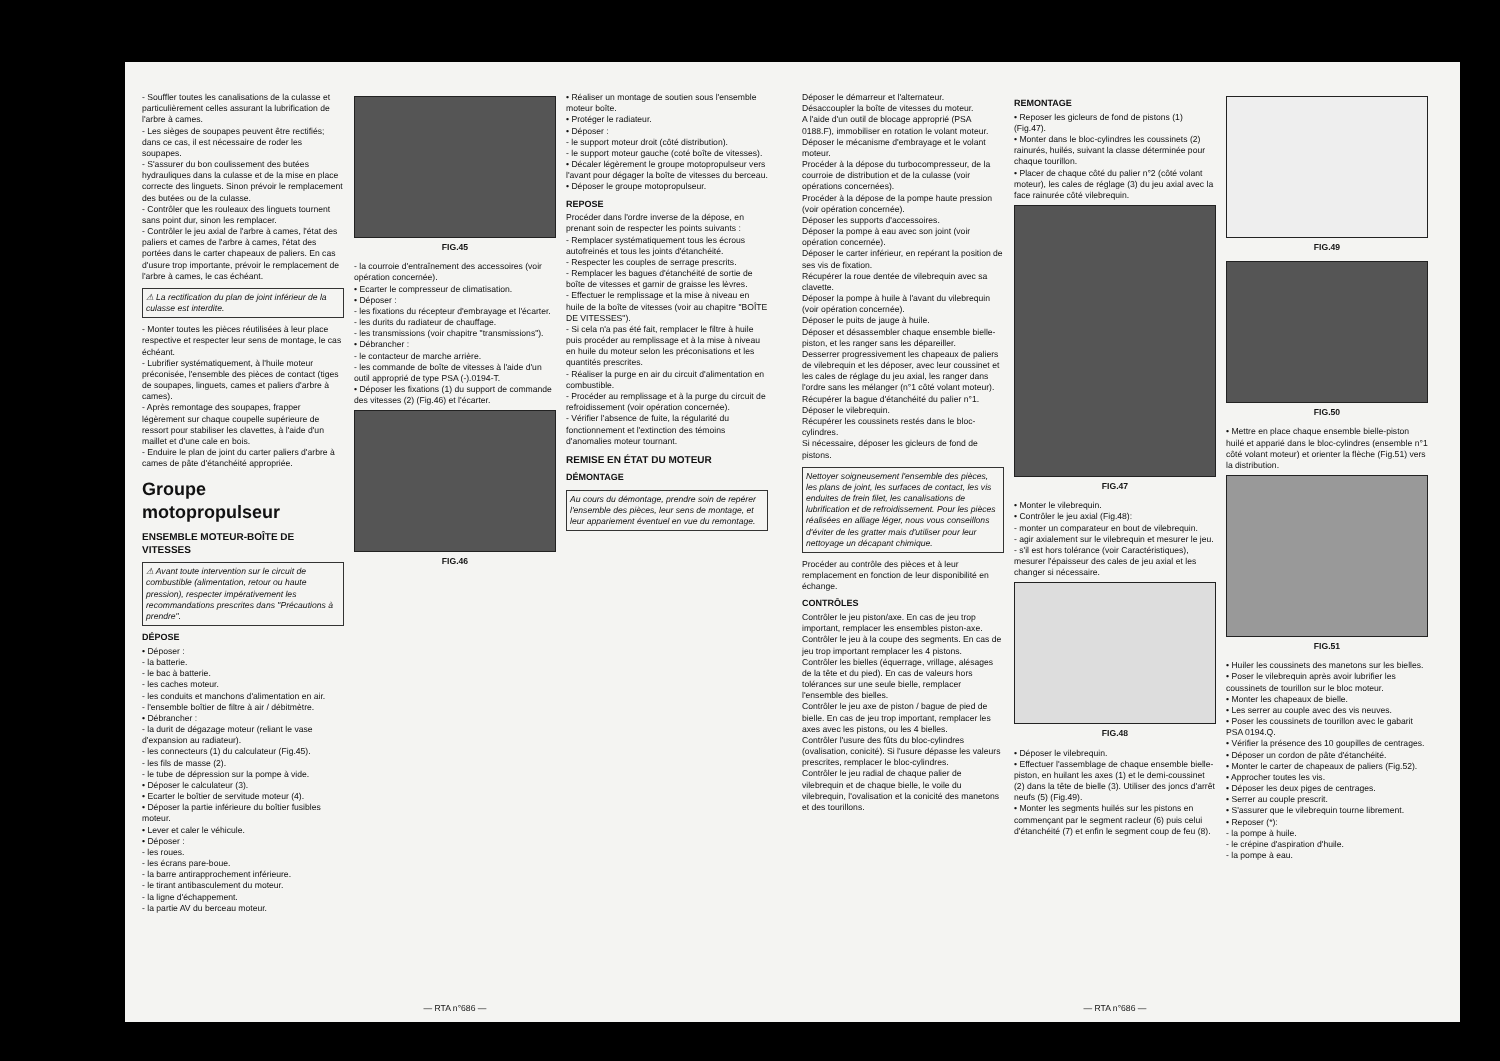- Souffler toutes les canalisations de la culasse et particulièrement celles assurant la lubrification de l'arbre à cames.
- Les sièges de soupapes peuvent être rectifiés; dans ce cas, il est nécessaire de roder les soupapes.
- S'assurer du bon coulissement des butées hydrauliques dans la culasse et de la mise en place correcte des linguets. Sinon prévoir le remplacement des butées ou de la culasse.
- Contrôler que les rouleaux des linguets tournent sans point dur, sinon les remplacer.
- Contrôler le jeu axial de l'arbre à cames, l'état des paliers et cames de l'arbre à cames, l'état des portées dans le carter chapeaux de paliers. En cas d'usure trop importante, prévoir le remplacement de l'arbre à cames, le cas échéant.
⚠ La rectification du plan de joint inférieur de la culasse est interdite.
- Monter toutes les pièces réutilisées à leur place respective et respecter leur sens de montage, le cas échéant.
- Lubrifier systématiquement, à l'huile moteur préconisée, l'ensemble des pièces de contact (tiges de soupapes, linguets, cames et paliers d'arbre à cames).
- Après remontage des soupapes, frapper légèrement sur chaque coupelle supérieure de ressort pour stabiliser les clavettes, à l'aide d'un maillet et d'une cale en bois.
- Enduire le plan de joint du carter paliers d'arbre à cames de pâte d'étanchéité appropriée.
Groupe motopropulseur
ENSEMBLE MOTEUR-BOÎTE DE VITESSES
⚠ Avant toute intervention sur le circuit de combustible (alimentation, retour ou haute pression), respecter impérativement les recommandations prescrites dans "Précautions à prendre".
DÉPOSE
• Déposer :
- la batterie.
- le bac à batterie.
- les caches moteur.
- les conduits et manchons d'alimentation en air.
- l'ensemble boîtier de filtre à air / débitmètre.
• Débrancher :
- la durit de dégazage moteur (reliant le vase d'expansion au radiateur).
- les connecteurs (1) du calculateur (Fig.45).
- les fils de masse (2).
- le tube de dépression sur la pompe à vide.
• Déposer le calculateur (3).
• Ecarter le boîtier de servitude moteur (4).
• Déposer la partie inférieure du boîtier fusibles moteur.
• Lever et caler le véhicule.
• Déposer :
- les roues.
- les écrans pare-boue.
- la barre antirapprochement inférieure.
- le tirant antibasculement du moteur.
- la ligne d'échappement.
- la partie AV du berceau moteur.
FIG.45
- la courroie d'entraînement des accessoires (voir opération concernée).
• Ecarter le compresseur de climatisation.
• Déposer :
- les fixations du récepteur d'embrayage et l'écarter.
- les durits du radiateur de chauffage.
- les transmissions (voir chapitre "transmissions").
• Débrancher :
- le contacteur de marche arrière.
- les commande de boîte de vitesses à l'aide d'un outil approprié de type PSA (-).0194-T.
• Déposer les fixations (1) du support de commande des vitesses (2) (Fig.46) et l'écarter.
FIG.46
• Réaliser un montage de soutien sous l'ensemble moteur boîte.
• Protéger le radiateur.
• Déposer :
- le support moteur droit (côté distribution).
- le support moteur gauche (coté boîte de vitesses).
• Décaler légèrement le groupe motopropulseur vers l'avant pour dégager la boîte de vitesses du berceau.
• Déposer le groupe motopropulseur.
REPOSE
Procéder dans l'ordre inverse de la dépose, en prenant soin de respecter les points suivants :
- Remplacer systématiquement tous les écrous autofreinés et tous les joints d'étanchéité.
- Respecter les couples de serrage prescrits.
- Remplacer les bagues d'étanchéité de sortie de boîte de vitesses et garnir de graisse les lèvres.
- Effectuer le remplissage et la mise à niveau en huile de la boîte de vitesses (voir au chapitre "BOÎTE DE VITESSES").
- Si cela n'a pas été fait, remplacer le filtre à huile puis procéder au remplissage et à la mise à niveau en huile du moteur selon les préconisations et les quantités prescrites.
- Réaliser la purge en air du circuit d'alimentation en combustible.
- Procéder au remplissage et à la purge du circuit de refroidissement (voir opération concernée).
- Vérifier l'absence de fuite, la régularité du fonctionnement et l'extinction des témoins d'anomalies moteur tournant.
REMISE EN ÉTAT DU MOTEUR
DÉMONTAGE
Au cours du démontage, prendre soin de repérer l'ensemble des pièces, leur sens de montage, et leur appariement éventuel en vue du remontage.
— RTA n°686 —
Déposer le démarreur et l'alternateur.
Désaccoupler la boîte de vitesses du moteur.
A l'aide d'un outil de blocage approprié (PSA 0188.F), immobiliser en rotation le volant moteur.
Déposer le mécanisme d'embrayage et le volant moteur.
Procéder à la dépose du turbocompresseur, de la courroie de distribution et de la culasse (voir opérations concernées).
Procéder à la dépose de la pompe haute pression (voir opération concernée).
Déposer les supports d'accessoires.
Déposer la pompe à eau avec son joint (voir opération concernée).
Déposer le carter inférieur, en repérant la position de ses vis de fixation.
Récupérer la roue dentée de vilebrequin avec sa clavette.
Déposer la pompe à huile à l'avant du vilebrequin (voir opération concernée).
Déposer le puits de jauge à huile.
Déposer et désassembler chaque ensemble bielle-piston, et les ranger sans les dépareiller.
Desserrer progressivement les chapeaux de paliers de vilebrequin et les déposer, avec leur coussinet et les cales de réglage du jeu axial, les ranger dans l'ordre sans les mélanger (n°1 côté volant moteur). Récupérer la bague d'étanchéité du palier n°1.
Déposer le vilebrequin.
Récupérer les coussinets restés dans le bloc-cylindres.
Si nécessaire, déposer les gicleurs de fond de pistons.
Nettoyer soigneusement l'ensemble des pièces, les plans de joint, les surfaces de contact, les vis enduites de frein filet, les canalisations de lubrification et de refroidissement. Pour les pièces réalisées en alliage léger, nous vous conseillons d'éviter de les gratter mais d'utiliser pour leur nettoyage un décapant chimique.
Procéder au contrôle des pièces et à leur remplacement en fonction de leur disponibilité en échange.
CONTRÔLES
Contrôler le jeu piston/axe. En cas de jeu trop important, remplacer les ensembles piston-axe.
Contrôler le jeu à la coupe des segments. En cas de jeu trop important remplacer les 4 pistons.
Contrôler les bielles (équerrage, vrillage, alésages de la tête et du pied). En cas de valeurs hors tolérances sur une seule bielle, remplacer l'ensemble des bielles.
Contrôler le jeu axe de piston / bague de pied de bielle. En cas de jeu trop important, remplacer les axes avec les pistons, ou les 4 bielles.
Contrôler l'usure des fûts du bloc-cylindres (ovalisation, conicité). Si l'usure dépasse les valeurs prescrites, remplacer le bloc-cylindres.
Contrôler le jeu radial de chaque palier de vilebrequin et de chaque bielle, le voile du vilebrequin, l'ovalisation et la conicité des manetons et des tourillons.
REMONTAGE
• Reposer les gicleurs de fond de pistons (1) (Fig.47).
• Monter dans le bloc-cylindres les coussinets (2) rainurés, huilés, suivant la classe déterminée pour chaque tourillon.
• Placer de chaque côté du palier n°2 (côté volant moteur), les cales de réglage (3) du jeu axial avec la face rainurée côté vilebrequin.
FIG.47
• Monter le vilebrequin.
• Contrôler le jeu axial (Fig.48):
- monter un comparateur en bout de vilebrequin.
- agir axialement sur le vilebrequin et mesurer le jeu.
- s'il est hors tolérance (voir Caractéristiques), mesurer l'épaisseur des cales de jeu axial et les changer si nécessaire.
FIG.48
• Déposer le vilebrequin.
• Effectuer l'assemblage de chaque ensemble bielle-piston, en huilant les axes (1) et le demi-coussinet (2) dans la tête de bielle (3). Utiliser des joncs d'arrêt neufs (5) (Fig.49).
• Monter les segments huilés sur les pistons en commençant par le segment racleur (6) puis celui d'étanchéité (7) et enfin le segment coup de feu (8).
FIG.49
FIG.50
• Mettre en place chaque ensemble bielle-piston huilé et apparié dans le bloc-cylindres (ensemble n°1 côté volant moteur) et orienter la flèche (Fig.51) vers la distribution.
FIG.51
• Huiler les coussinets des manetons sur les bielles.
• Poser le vilebrequin après avoir lubrifier les coussinets de tourillon sur le bloc moteur.
• Monter les chapeaux de bielle.
• Les serrer au couple avec des vis neuves.
• Poser les coussinets de tourillon avec le gabarit PSA 0194.Q.
• Vérifier la présence des 10 goupilles de centrages.
• Déposer un cordon de pâte d'étanchéité.
• Monter le carter de chapeaux de paliers (Fig.52).
• Approcher toutes les vis.
• Déposer les deux piges de centrages.
• Serrer au couple prescrit.
• S'assurer que le vilebrequin tourne librement.
• Reposer (*):
- la pompe à huile.
- le crépine d'aspiration d'huile.
- la pompe à eau.
— RTA n°686 —